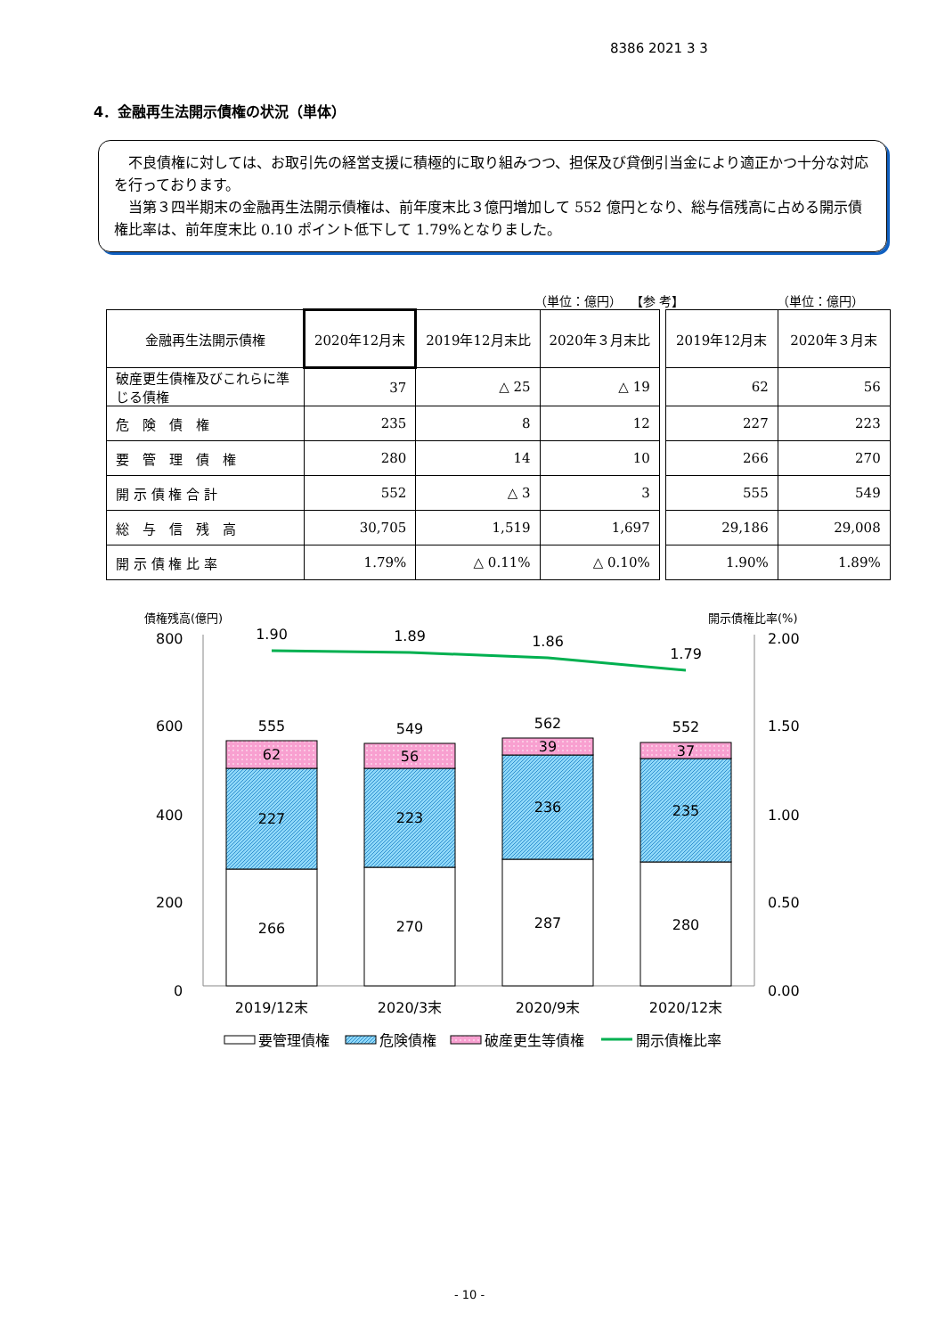8386 2021 3 3
4．金融再生法開示債権の状況（単体）
不良債権に対しては、お取引先の経営支援に積極的に取り組みつつ、担保及び貸倒引当金により適正かつ十分な対応を行っております。
当第３四半期末の金融再生法開示債権は、前年度末比３億円増加して 552 億円となり、総与信残高に占める開示債権比率は、前年度末比 0.10 ポイント低下して 1.79%となりました。
（単位：億円） 【参 考】 （単位：億円）
| 金融再生法開示債権 | 2020年12月末 | 2019年12月末比 | 2020年３月末比 | | 2019年12月末 | 2020年３月末 |
| 破産更生債権及びこれらに準じる債権 | 37 | △ 25 | △ 19 | | 62 | 56 |
| 危 険 債 権 | 235 | 8 | 12 | | 227 | 223 |
| 要 管 理 債 権 | 280 | 14 | 10 | | 266 | 270 |
| 開 示 債 権 合 計 | 552 | △ 3 | 3 | | 555 | 549 |
| 総 与 信 残 高 | 30,705 | 1,519 | 1,697 | | 29,186 | 29,008 |
| 開 示 債 権 比 率 | 1.79% | △ 0.11% | △ 0.10% | | 1.90% | 1.89% |
債権残高(億円)
開示債権比率(%)
800
600
400
200
0
2.00
1.50
1.00
0.50
0.00
1.90
1.89
1.86
1.79
555
549
562
552
62
56
39
37
227
223
236
235
266
270
287
280
2019/12末
2020/3末
2020/9末
2020/12末
要管理債権
危険債権
破産更生等債権
開示債権比率
- 10 -